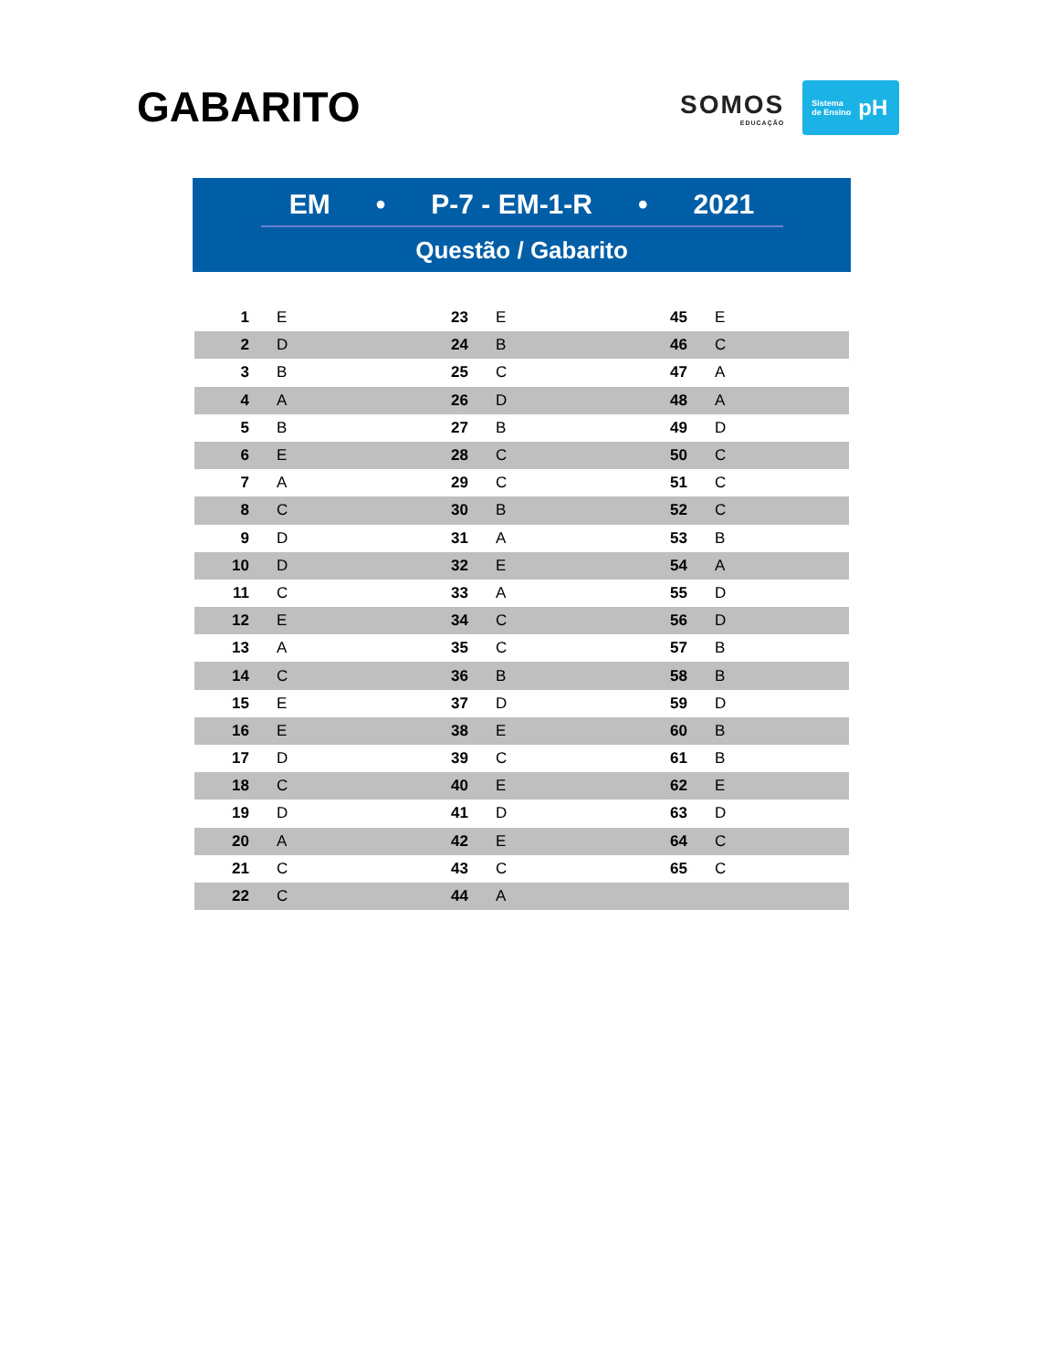GABARITO
SOMOS
EDUCAÇÃO
Sistema
de Ensino pH
EM • P-7 - EM-1-R • 2021
Questão / Gabarito
| 1 | E | 23 | E | 45 | E |
| 2 | D | 24 | B | 46 | C |
| 3 | B | 25 | C | 47 | A |
| 4 | A | 26 | D | 48 | A |
| 5 | B | 27 | B | 49 | D |
| 6 | E | 28 | C | 50 | C |
| 7 | A | 29 | C | 51 | C |
| 8 | C | 30 | B | 52 | C |
| 9 | D | 31 | A | 53 | B |
| 10 | D | 32 | E | 54 | A |
| 11 | C | 33 | A | 55 | D |
| 12 | E | 34 | C | 56 | D |
| 13 | A | 35 | C | 57 | B |
| 14 | C | 36 | B | 58 | B |
| 15 | E | 37 | D | 59 | D |
| 16 | E | 38 | E | 60 | B |
| 17 | D | 39 | C | 61 | B |
| 18 | C | 40 | E | 62 | E |
| 19 | D | 41 | D | 63 | D |
| 20 | A | 42 | E | 64 | C |
| 21 | C | 43 | C | 65 | C |
| 22 | C | 44 | A | | |